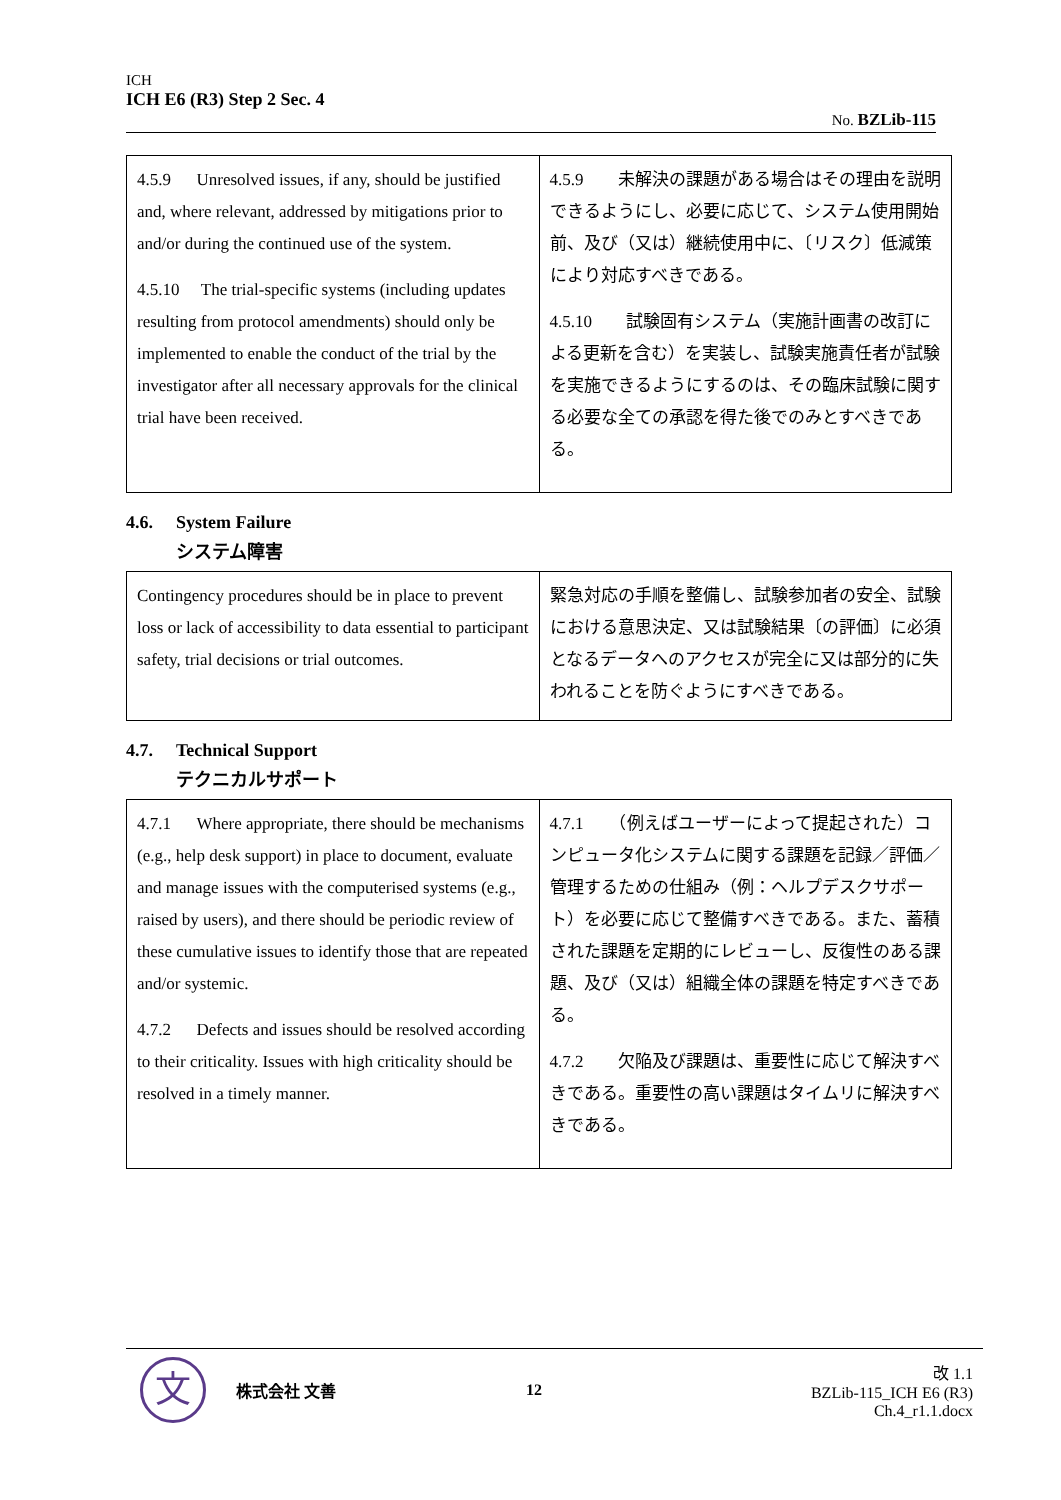ICH
ICH E6 (R3) Step 2 Sec. 4
No. BZLib-115
| 4.5.9 Unresolved issues, if any, should be justified and, where relevant, addressed by mitigations prior to and/or during the continued use of the system. 4.5.10 The trial-specific systems (including updates resulting from protocol amendments) should only be implemented to enable the conduct of the trial by the investigator after all necessary approvals for the clinical trial have been received. | 4.5.9 未解決の課題がある場合はその理由を説明できるようにし、必要に応じて、システム使用開始前、及び（又は）継続使用中に、〔リスク〕低減策により対応すべきである。 4.5.10 試験固有システム（実施計画書の改訂による更新を含む）を実装し、試験実施責任者が試験を実施できるようにするのは、その臨床試験に関する必要な全ての承認を得た後でのみとすべきである。 |
4.6. System Failure
システム障害
| Contingency procedures should be in place to prevent loss or lack of accessibility to data essential to participant safety, trial decisions or trial outcomes. | 緊急対応の手順を整備し、試験参加者の安全、試験における意思決定、又は試験結果〔の評価〕に必須となるデータへのアクセスが完全に又は部分的に失われることを防ぐようにすべきである。 |
4.7. Technical Support
テクニカルサポート
| 4.7.1 Where appropriate, there should be mechanisms (e.g., help desk support) in place to document, evaluate and manage issues with the computerised systems (e.g., raised by users), and there should be periodic review of these cumulative issues to identify those that are repeated and/or systemic. 4.7.2 Defects and issues should be resolved according to their criticality. Issues with high criticality should be resolved in a timely manner. | 4.7.1 （例えばユーザーによって提起された）コンピュータ化システムに関する課題を記録／評価／管理するための仕組み（例：ヘルプデスクサポート）を必要に応じて整備すべきである。また、蓄積された課題を定期的にレビューし、反復性のある課題、及び（又は）組織全体の課題を特定すべきである。 4.7.2 欠陥及び課題は、重要性に応じて解決すべきである。重要性の高い課題はタイムリに解決すべきである。 |
文
株式会社 文善 12
改 1.1
BZLib-115_ICH E6 (R3) Ch.4_r1.1.docx